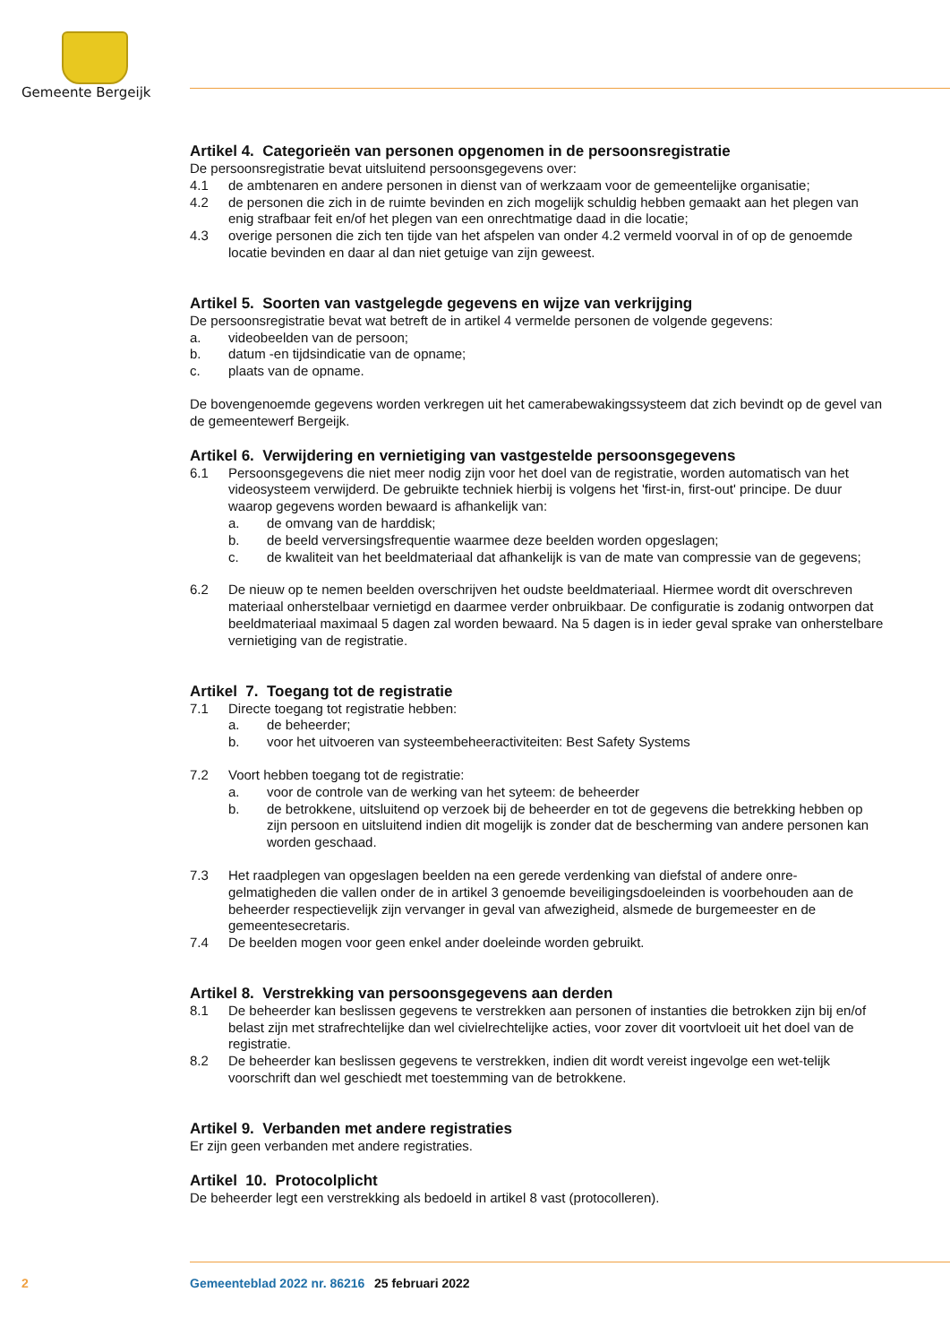Gemeente Bergeijk
Artikel 4. Categorieën van personen opgenomen in de persoonsregistratie
De persoonsregistratie bevat uitsluitend persoonsgegevens over:
4.1 de ambtenaren en andere personen in dienst van of werkzaam voor de gemeentelijke organisatie;
4.2 de personen die zich in de ruimte bevinden en zich mogelijk schuldig hebben gemaakt aan het plegen van enig strafbaar feit en/of het plegen van een onrechtmatige daad in die locatie;
4.3 overige personen die zich ten tijde van het afspelen van onder 4.2 vermeld voorval in of op de genoemde locatie bevinden en daar al dan niet getuige van zijn geweest.
Artikel 5. Soorten van vastgelegde gegevens en wijze van verkrijging
De persoonsregistratie bevat wat betreft de in artikel 4 vermelde personen de volgende gegevens:
a. videobeelden van de persoon;
b. datum -en tijdsindicatie van de opname;
c. plaats van de opname.
De bovengenoemde gegevens worden verkregen uit het camerabewakingssysteem dat zich bevindt op de gevel van de gemeentewerf Bergeijk.
Artikel 6. Verwijdering en vernietiging van vastgestelde persoonsgegevens
6.1 Persoonsgegevens die niet meer nodig zijn voor het doel van de registratie, worden automatisch van het videosysteem verwijderd. De gebruikte techniek hierbij is volgens het 'first-in, first-out' principe. De duur waarop gegevens worden bewaard is afhankelijk van:
a. de omvang van de harddisk;
b. de beeld verversingsfrequentie waarmee deze beelden worden opgeslagen;
c. de kwaliteit van het beeldmateriaal dat afhankelijk is van de mate van compressie van de gegevens;
6.2 De nieuw op te nemen beelden overschrijven het oudste beeldmateriaal. Hiermee wordt dit overschreven materiaal onherstelbaar vernietigd en daarmee verder onbruikbaar. De configuratie is zodanig ontworpen dat beeldmateriaal maximaal 5 dagen zal worden bewaard. Na 5 dagen is in ieder geval sprake van onherstelbare vernietiging van de registratie.
Artikel 7. Toegang tot de registratie
7.1 Directe toegang tot registratie hebben:
a. de beheerder;
b. voor het uitvoeren van systeembeheeractiviteiten: Best Safety Systems
7.2 Voort hebben toegang tot de registratie:
a. voor de controle van de werking van het syteem: de beheerder
b. de betrokkene, uitsluitend op verzoek bij de beheerder en tot de gegevens die betrekking hebben op zijn persoon en uitsluitend indien dit mogelijk is zonder dat de bescherming van andere personen kan worden geschaad.
7.3 Het raadplegen van opgeslagen beelden na een gerede verdenking van diefstal of andere onre-gelmatigheden die vallen onder de in artikel 3 genoemde beveiligingsdoeleinden is voorbehouden aan de beheerder respectievelijk zijn vervanger in geval van afwezigheid, alsmede de burgemeester en de gemeentesecretaris.
7.4 De beelden mogen voor geen enkel ander doeleinde worden gebruikt.
Artikel 8. Verstrekking van persoonsgegevens aan derden
8.1 De beheerder kan beslissen gegevens te verstrekken aan personen of instanties die betrokken zijn bij en/of belast zijn met strafrechtelijke dan wel civielrechtelijke acties, voor zover dit voortvloeit uit het doel van de registratie.
8.2 De beheerder kan beslissen gegevens te verstrekken, indien dit wordt vereist ingevolge een wet-telijk voorschrift dan wel geschiedt met toestemming van de betrokkene.
Artikel 9. Verbanden met andere registraties
Er zijn geen verbanden met andere registraties.
Artikel 10. Protocolplicht
De beheerder legt een verstrekking als bedoeld in artikel 8 vast (protocolleren).
2 Gemeenteblad 2022 nr. 86216 25 februari 2022